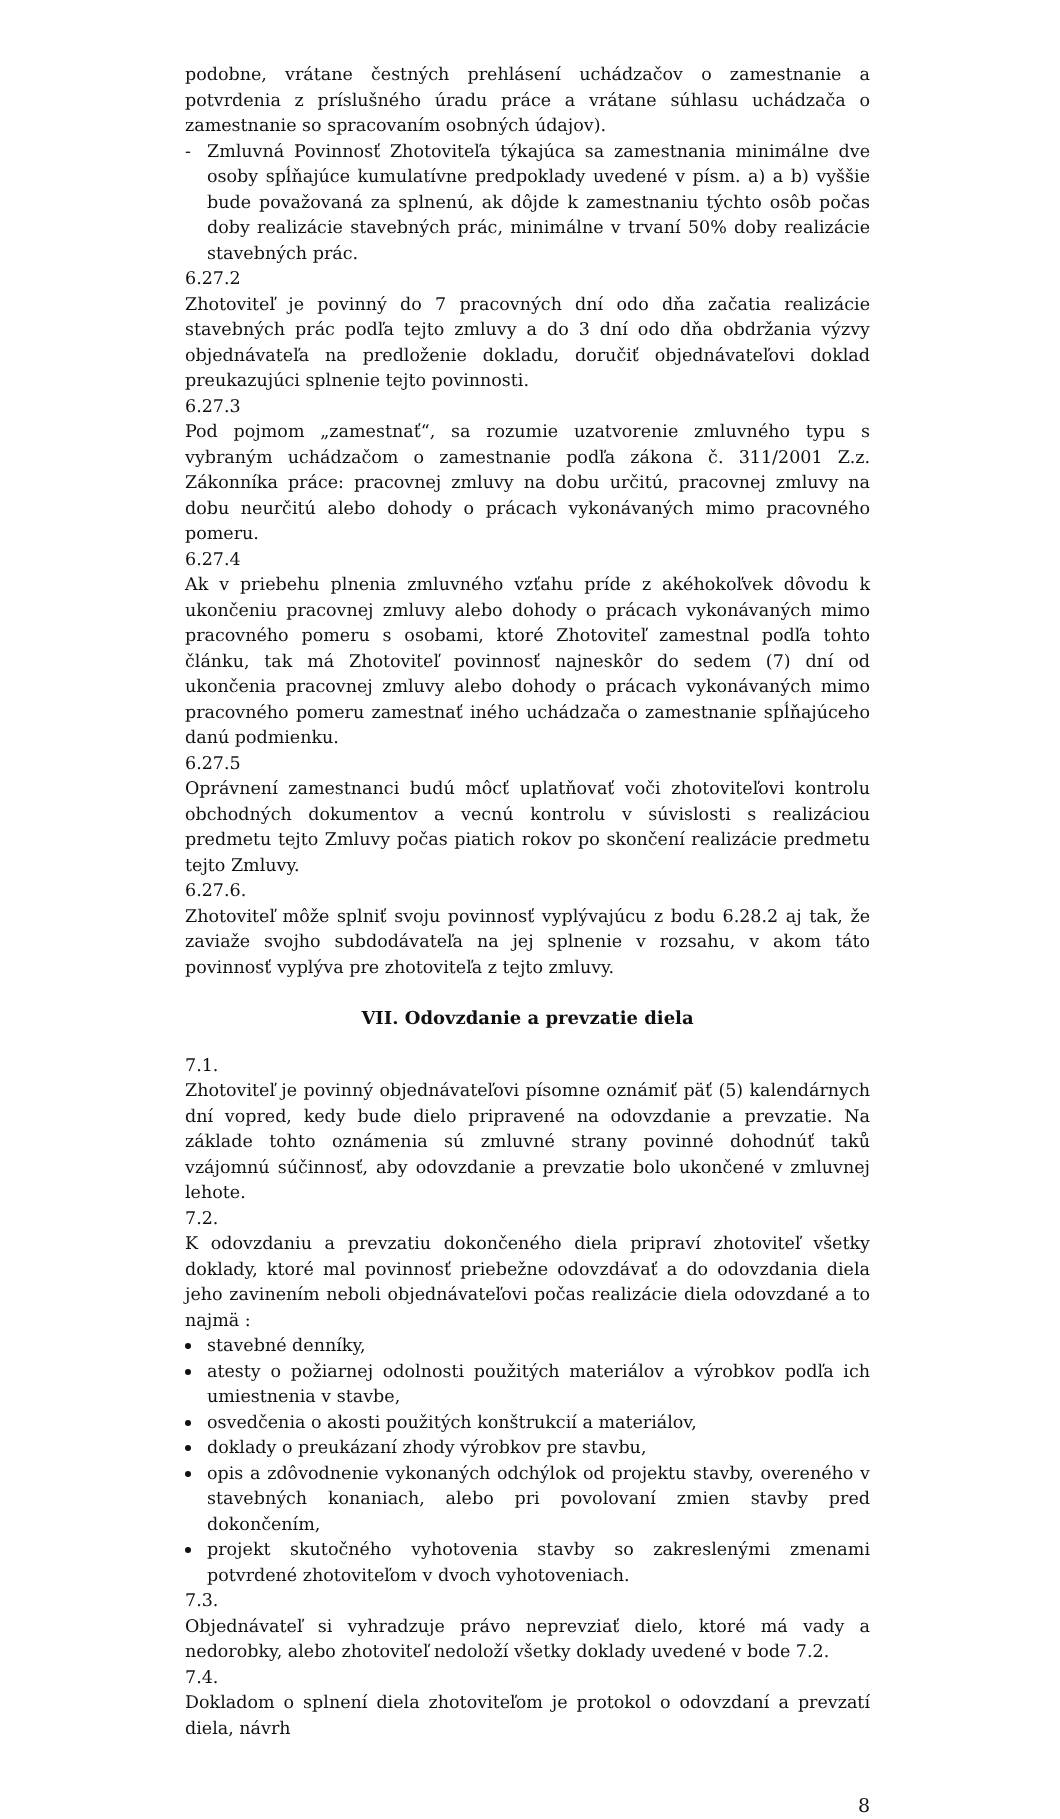podobne, vrátane čestných prehlásení uchádzačov o zamestnanie a potvrdenia z príslušného úradu práce a vrátane súhlasu uchádzača o zamestnanie so spracovaním osobných údajov).
- Zmluvná Povinnosť Zhotoviteľa týkajúca sa zamestnania minimálne dve osoby spĺňajúce kumulatívne predpoklady uvedené v písm. a) a b) vyššie bude považovaná za splnenú, ak dôjde k zamestnaniu týchto osôb počas doby realizácie stavebných prác, minimálne v trvaní 50% doby realizácie stavebných prác.
6.27.2
Zhotoviteľ je povinný do 7 pracovných dní odo dňa začatia realizácie stavebných prác podľa tejto zmluvy a do 3 dní odo dňa obdržania výzvy objednávateľa na predloženie dokladu, doručiť objednávateľovi doklad preukazujúci splnenie tejto povinnosti.
6.27.3
Pod pojmom „zamestnať“, sa rozumie uzatvorenie zmluvného typu s vybraným uchádzačom o zamestnanie podľa zákona č. 311/2001 Z.z. Zákonníka práce: pracovnej zmluvy na dobu určitú, pracovnej zmluvy na dobu neurčitú alebo dohody o prácach vykonávaných mimo pracovného pomeru.
6.27.4
Ak v priebehu plnenia zmluvného vzťahu príde z akéhokoľvek dôvodu k ukončeniu pracovnej zmluvy alebo dohody o prácach vykonávaných mimo pracovného pomeru s osobami, ktoré Zhotoviteľ zamestnal podľa tohto článku, tak má Zhotoviteľ povinnosť najneskôr do sedem (7) dní od ukončenia pracovnej zmluvy alebo dohody o prácach vykonávaných mimo pracovného pomeru zamestnať iného uchádzača o zamestnanie spĺňajúceho danú podmienku.
6.27.5
Oprávnení zamestnanci budú môcť uplatňovať voči zhotoviteľovi kontrolu obchodných dokumentov a vecnú kontrolu v súvislosti s realizáciou predmetu tejto Zmluvy počas piatich rokov po skončení realizácie predmetu tejto Zmluvy.
6.27.6.
Zhotoviteľ môže splniť svoju povinnosť vyplývajúcu z bodu 6.28.2 aj tak, že zaviaže svojho subdodávateľa na jej splnenie v rozsahu, v akom táto povinnosť vyplýva pre zhotoviteľa z tejto zmluvy.
VII. Odovzdanie a prevzatie diela
7.1.
Zhotoviteľ je povinný objednávateľovi písomne oznámiť päť (5) kalendárnych dní vopred, kedy bude dielo pripravené na odovzdanie a prevzatie. Na základe tohto oznámenia sú zmluvné strany povinné dohodnúť taků vzájomnú súčinnosť, aby odovzdanie a prevzatie bolo ukončené v zmluvnej lehote.
7.2.
K odovzdaniu a prevzatiu dokončeného diela pripraví zhotoviteľ všetky doklady, ktoré mal povinnosť priebežne odovzdávať a do odovzdania diela jeho zavinením neboli objednávateľovi počas realizácie diela odovzdané a to najmä :
stavebné denníky,
atesty o požiarnej odolnosti použitých materiálov a výrobkov podľa ich umiestnenia v stavbe,
osvedčenia o akosti použitých konštrukcií a materiálov,
doklady o preukázaní zhody výrobkov pre stavbu,
opis a zdôvodnenie vykonaných odchýlok od projektu stavby, overeného v stavebných konaniach, alebo pri povolovaní zmien stavby pred dokončením,
projekt skutočného vyhotovenia stavby so zakreslenými zmenami potvrdené zhotoviteľom v dvoch vyhotoveniach.
7.3.
Objednávateľ si vyhradzuje právo neprevziať dielo, ktoré má vady a nedorobky, alebo zhotoviteľ nedoloží všetky doklady uvedené v bode 7.2.
7.4.
Dokladom o splnení diela zhotoviteľom je protokol o odovzdaní a prevzatí diela, návrh
8